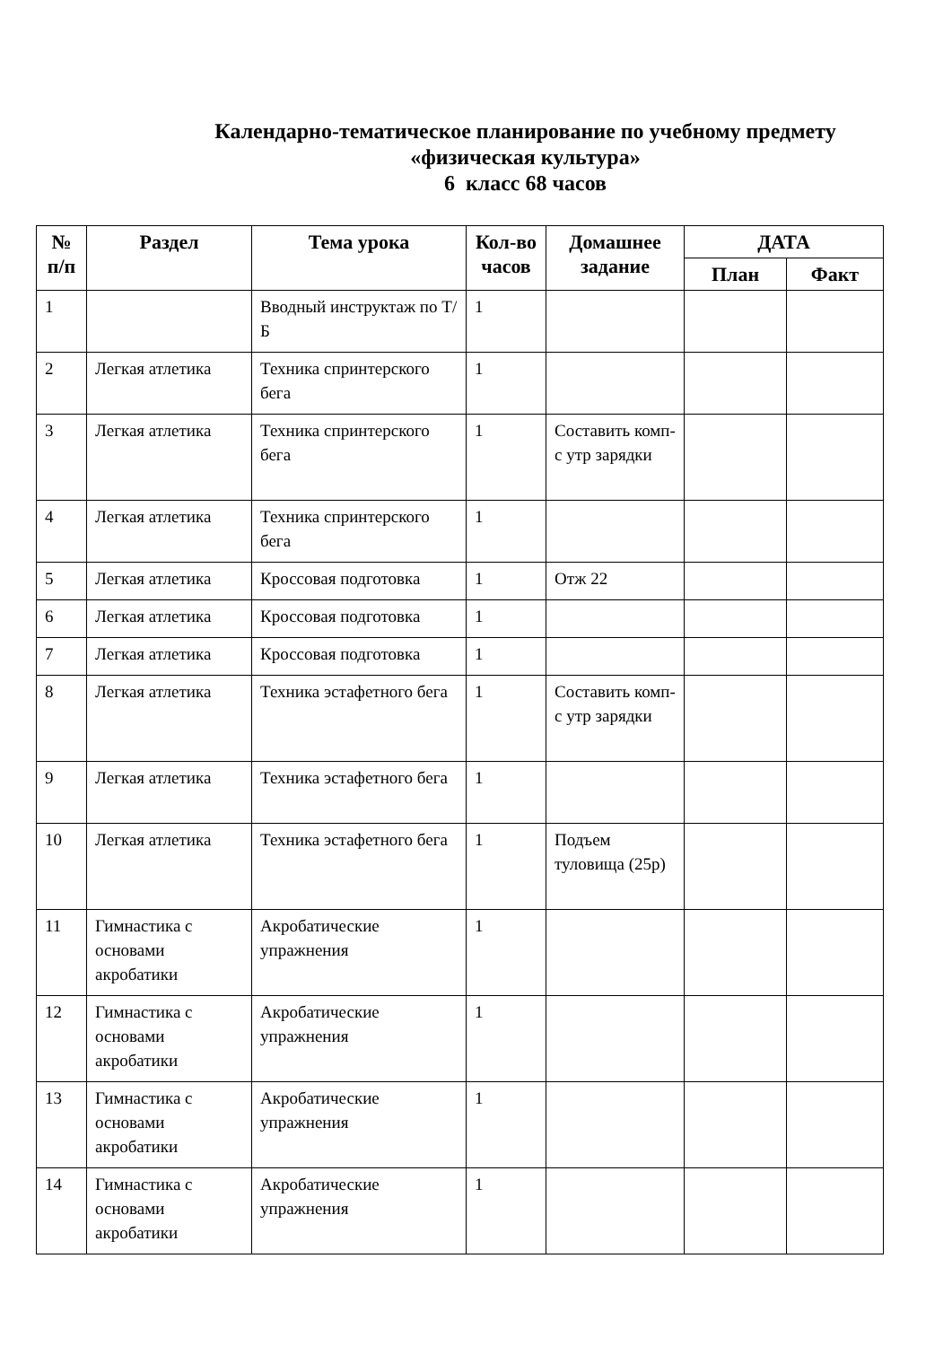Календарно-тематическое планирование по учебному предмету
«физическая культура»
6 класс 68 часов
| № п/п | Раздел | Тема урока | Кол-во часов | Домашнее задание | ДАТА | |
| --- | --- | --- | --- | --- | --- | --- |
| | | | | | План | Факт |
| 1 | | Вводный инструктаж по Т/Б | 1 | | | |
| 2 | Легкая атлетика | Техника спринтерского бега | 1 | | | |
| 3 | Легкая атлетика | Техника спринтерского бега | 1 | Составить комп-с утр зарядки | | |
| 4 | Легкая атлетика | Техника спринтерского бега | 1 | | | |
| 5 | Легкая атлетика | Кроссовая подготовка | 1 | Отж 22 | | |
| 6 | Легкая атлетика | Кроссовая подготовка | 1 | | | |
| 7 | Легкая атлетика | Кроссовая подготовка | 1 | | | |
| 8 | Легкая атлетика | Техника эстафетного бега | 1 | Составить комп-с утр зарядки | | |
| 9 | Легкая атлетика | Техника эстафетного бега | 1 | | | |
| 10 | Легкая атлетика | Техника эстафетного бега | 1 | Подъем туловища (25р) | | |
| 11 | Гимнастика с основами акробатики | Акробатические упражнения | 1 | | | |
| 12 | Гимнастика с основами акробатики | Акробатические упражнения | 1 | | | |
| 13 | Гимнастика с основами акробатики | Акробатические упражнения | 1 | | | |
| 14 | Гимнастика с основами акробатики | Акробатические упражнения | 1 | | | |